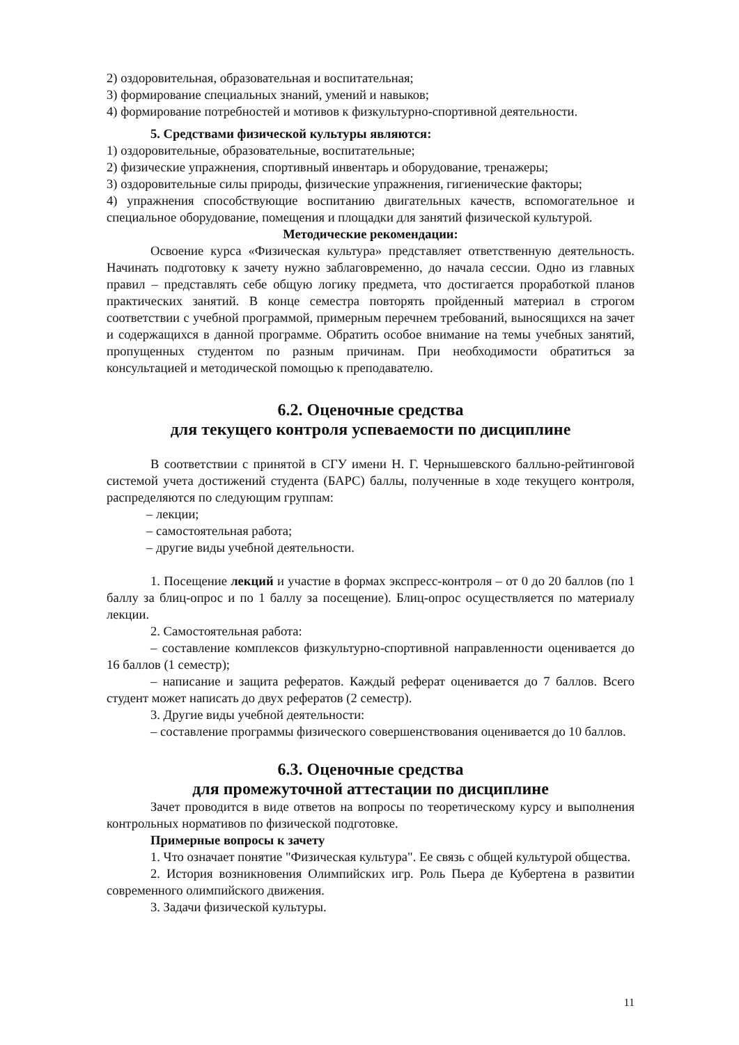2) оздоровительная, образовательная и воспитательная;
3) формирование специальных знаний, умений и навыков;
4) формирование потребностей и мотивов к физкультурно-спортивной деятельности.
5. Средствами физической культуры являются:
1) оздоровительные, образовательные, воспитательные;
2) физические упражнения, спортивный инвентарь и оборудование, тренажеры;
3) оздоровительные силы природы, физические упражнения, гигиенические факторы;
4) упражнения способствующие воспитанию двигательных качеств, вспомогательное и специальное оборудование, помещения и площадки для занятий физической культурой.
Методические рекомендации:
Освоение курса «Физическая культура» представляет ответственную деятельность. Начинать подготовку к зачету нужно заблаговременно, до начала сессии. Одно из главных правил – представлять себе общую логику предмета, что достигается проработкой планов практических занятий. В конце семестра повторять пройденный материал в строгом соответствии с учебной программой, примерным перечнем требований, выносящихся на зачет и содержащихся в данной программе. Обратить особое внимание на темы учебных занятий, пропущенных студентом по разным причинам. При необходимости обратиться за консультацией и методической помощью к преподавателю.
6.2. Оценочные средства
для текущего контроля успеваемости по дисциплине
В соответствии с принятой в СГУ имени Н. Г. Чернышевского балльно-рейтинговой системой учета достижений студента (БАРС) баллы, полученные в ходе текущего контроля, распределяются по следующим группам:
– лекции;
– самостоятельная работа;
– другие виды учебной деятельности.
1. Посещение лекций и участие в формах экспресс-контроля – от 0 до 20 баллов (по 1 баллу за блиц-опрос и по 1 баллу за посещение). Блиц-опрос осуществляется по материалу лекции.
2. Самостоятельная работа:
– составление комплексов физкультурно-спортивной направленности оценивается до 16 баллов (1 семестр);
– написание и защита рефератов. Каждый реферат оценивается до 7 баллов. Всего студент может написать до двух рефератов (2 семестр).
3. Другие виды учебной деятельности:
– составление программы физического совершенствования оценивается до 10 баллов.
6.3. Оценочные средства
для промежуточной аттестации по дисциплине
Зачет проводится в виде ответов на вопросы по теоретическому курсу и выполнения контрольных нормативов по физической подготовке.
Примерные вопросы к зачету
1. Что означает понятие "Физическая культура". Ее связь с общей культурой общества.
2. История возникновения Олимпийских игр. Роль Пьера де Кубертена в развитии современного олимпийского движения.
3. Задачи физической культуры.
11